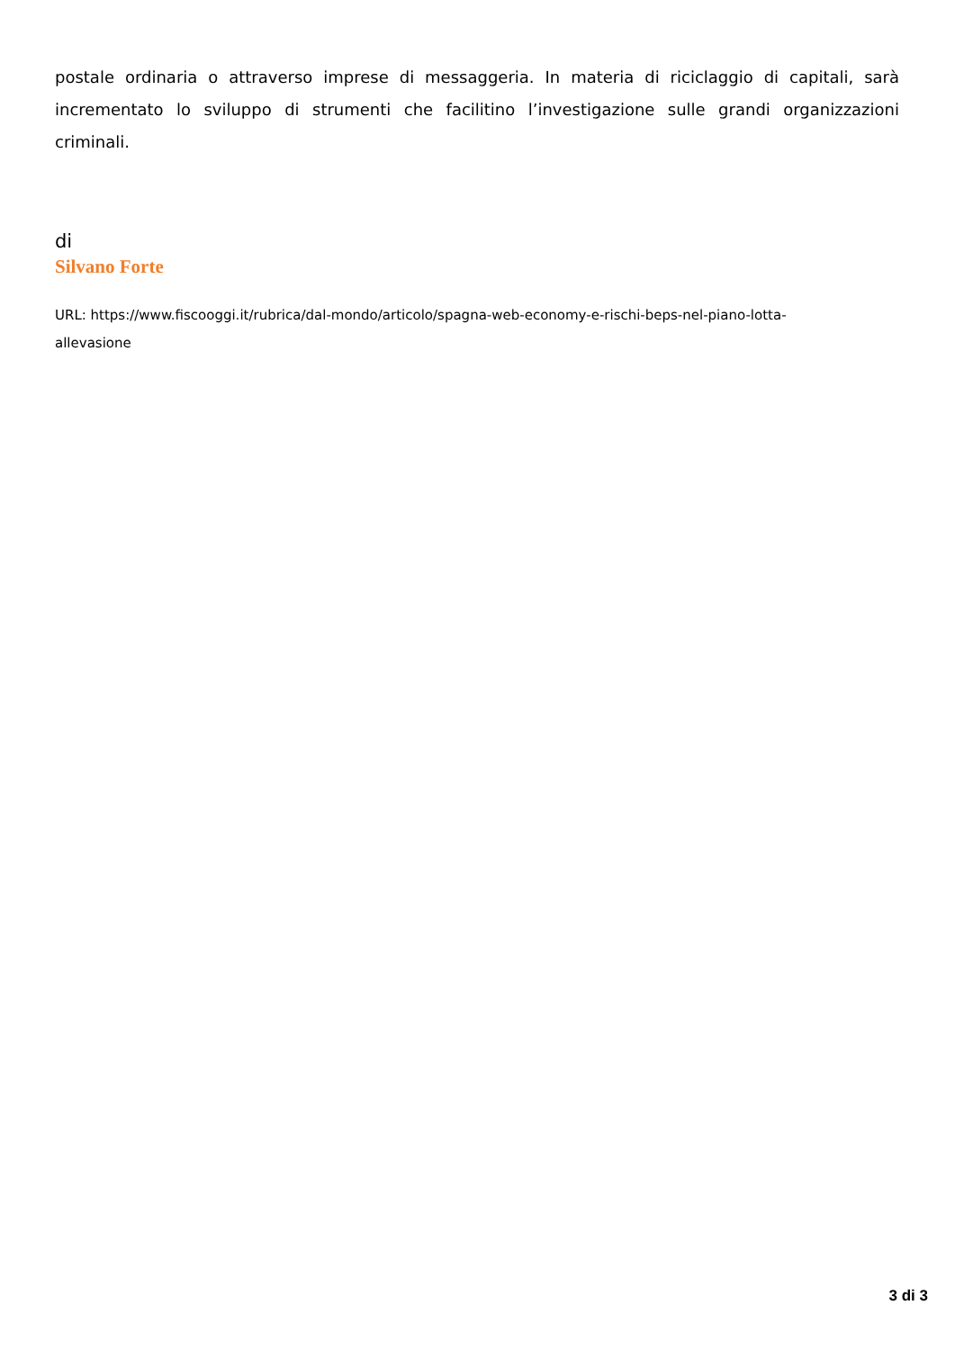postale ordinaria o attraverso imprese di messaggeria. In materia di riciclaggio di capitali, sarà incrementato lo sviluppo di strumenti che facilitino l’investigazione sulle grandi organizzazioni criminali.
di
Silvano Forte
URL: https://www.fiscooggi.it/rubrica/dal-mondo/articolo/spagna-web-economy-e-rischi-beps-nel-piano-lotta-
allevasione
3 di 3